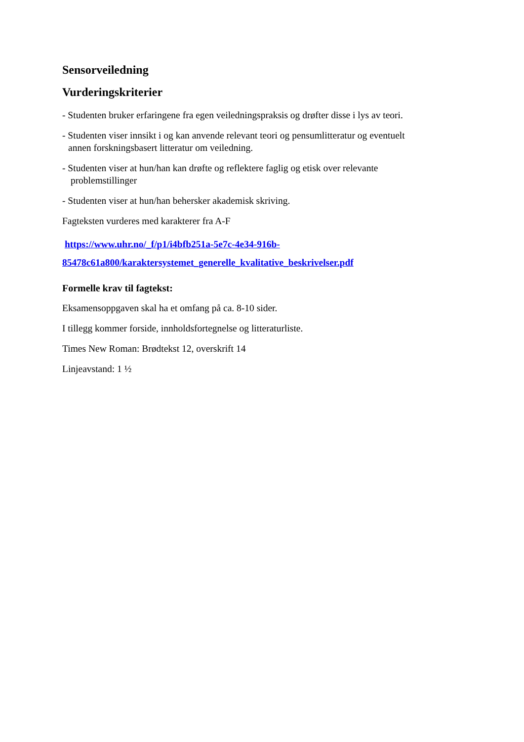Sensorveiledning
Vurderingskriterier
- Studenten bruker erfaringene fra egen veiledningspraksis og drøfter disse i lys av teori.
- Studenten viser innsikt i og kan anvende relevant teori og pensumlitteratur og eventuelt
annen forskningsbasert litteratur om veiledning.
- Studenten viser at hun/han kan drøfte og reflektere faglig og etisk over relevante
problemstillinger
- Studenten viser at hun/han behersker akademisk skriving.
Fagteksten vurderes med karakterer fra A-F
https://www.uhr.no/_f/p1/i4bfb251a-5e7c-4e34-916b-
85478c61a800/karaktersystemet_generelle_kvalitative_beskrivelser.pdf
Formelle krav til fagtekst:
Eksamensoppgaven skal ha et omfang på ca. 8-10 sider.
I tillegg kommer forside, innholdsfortegnelse og litteraturliste.
Times New Roman: Brødtekst 12, overskrift 14
Linjeavstand: 1 ½